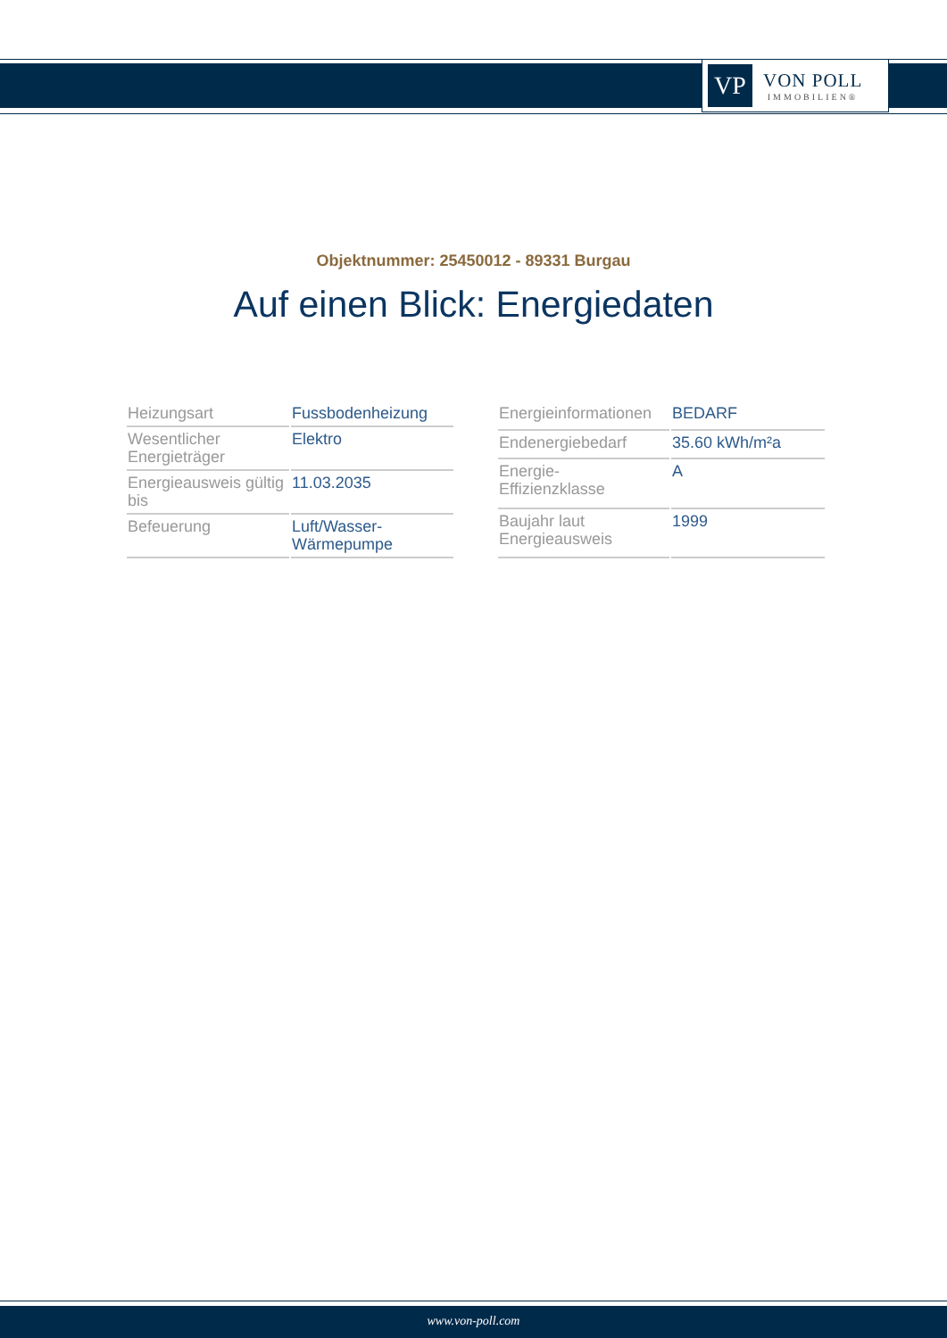VP
VON POLL
IMMOBILIEN®
Objektnummer: 25450012 - 89331 Burgau
Auf einen Blick: Energiedaten
| Heizungsart | Fussbodenheizung |
| Wesentlicher Energieträger | Elektro |
| Energieausweis gültig bis | 11.03.2035 |
| Befeuerung | Luft/Wasser-Wärmepumpe |
| Energieinformationen | BEDARF |
| Endenergiebedarf | 35.60 kWh/m²a |
| Energie- Effizienzklasse | A |
| Baujahr laut Energieausweis | 1999 |
www.von-poll.com